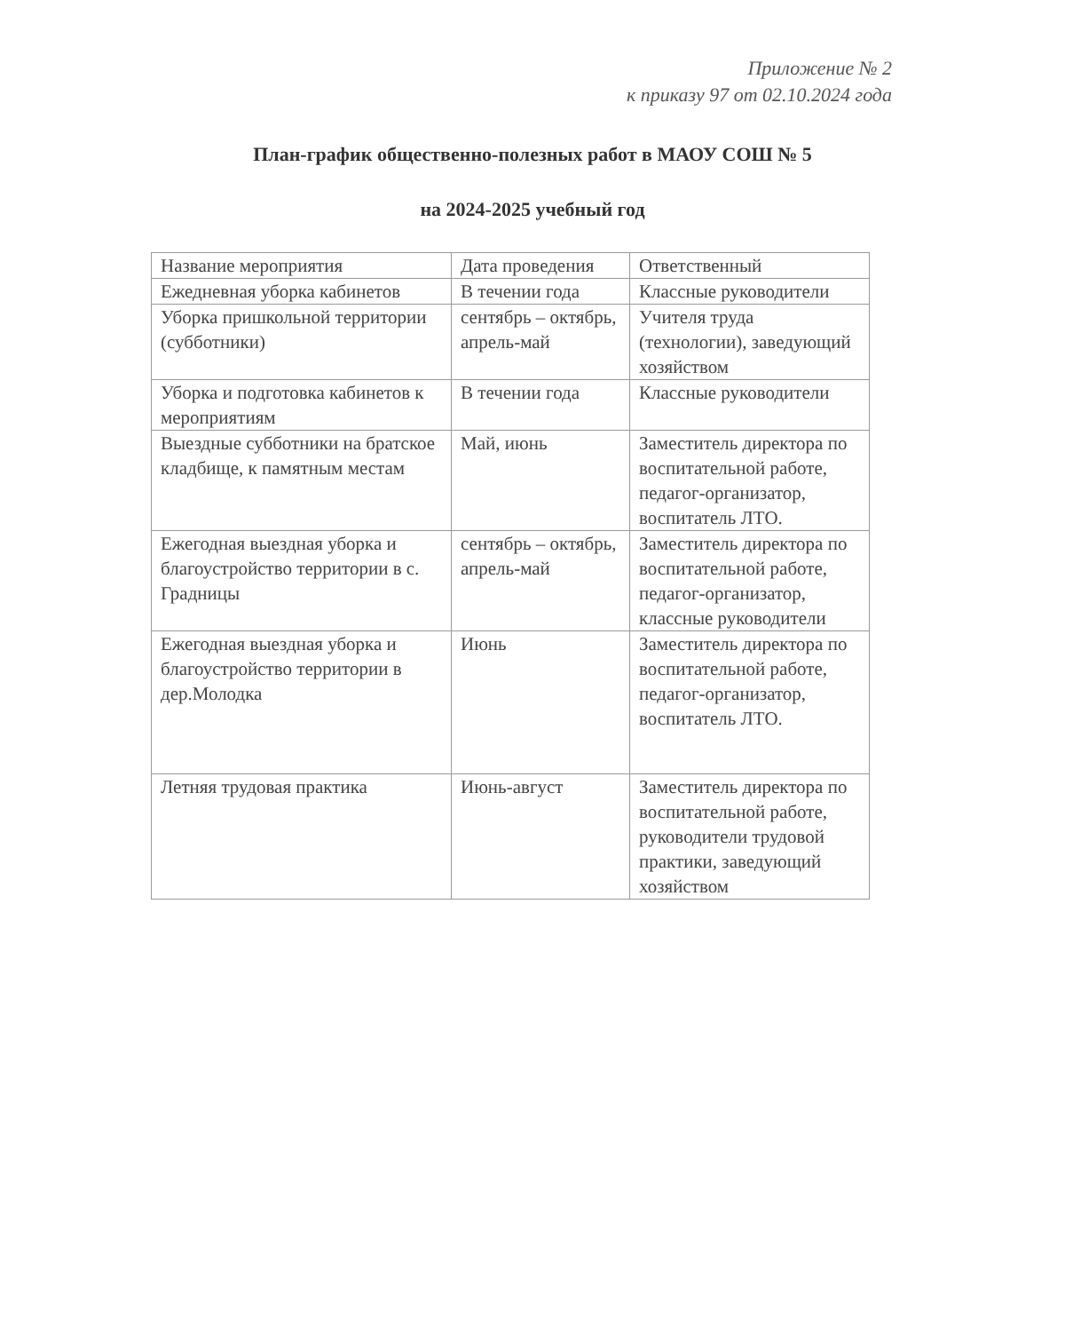Приложение № 2
к приказу 97 от 02.10.2024 года
План-график общественно-полезных работ в МАОУ СОШ № 5
на 2024-2025 учебный год
| Название мероприятия | Дата проведения | Ответственный |
| Ежедневная уборка кабинетов | В течении года | Классные руководители |
| Уборка пришкольной территории (субботники) | сентябрь – октябрь, апрель-май | Учителя труда (технологии), заведующий хозяйством |
| Уборка и подготовка кабинетов к мероприятиям | В течении года | Классные руководители |
| Выездные субботники на братское кладбище, к памятным местам | Май, июнь | Заместитель директора по воспитательной работе, педагог-организатор, воспитатель ЛТО. |
| Ежегодная выездная уборка и благоустройство территории в с. Градницы | сентябрь – октябрь, апрель-май | Заместитель директора по воспитательной работе, педагог-организатор, классные руководители |
| Ежегодная выездная уборка и благоустройство территории в дер.Молодка | Июнь | Заместитель директора по воспитательной работе, педагог-организатор, воспитатель ЛТО. |
| Летняя трудовая практика | Июнь-август | Заместитель директора по воспитательной работе, руководители трудовой практики, заведующий хозяйством |